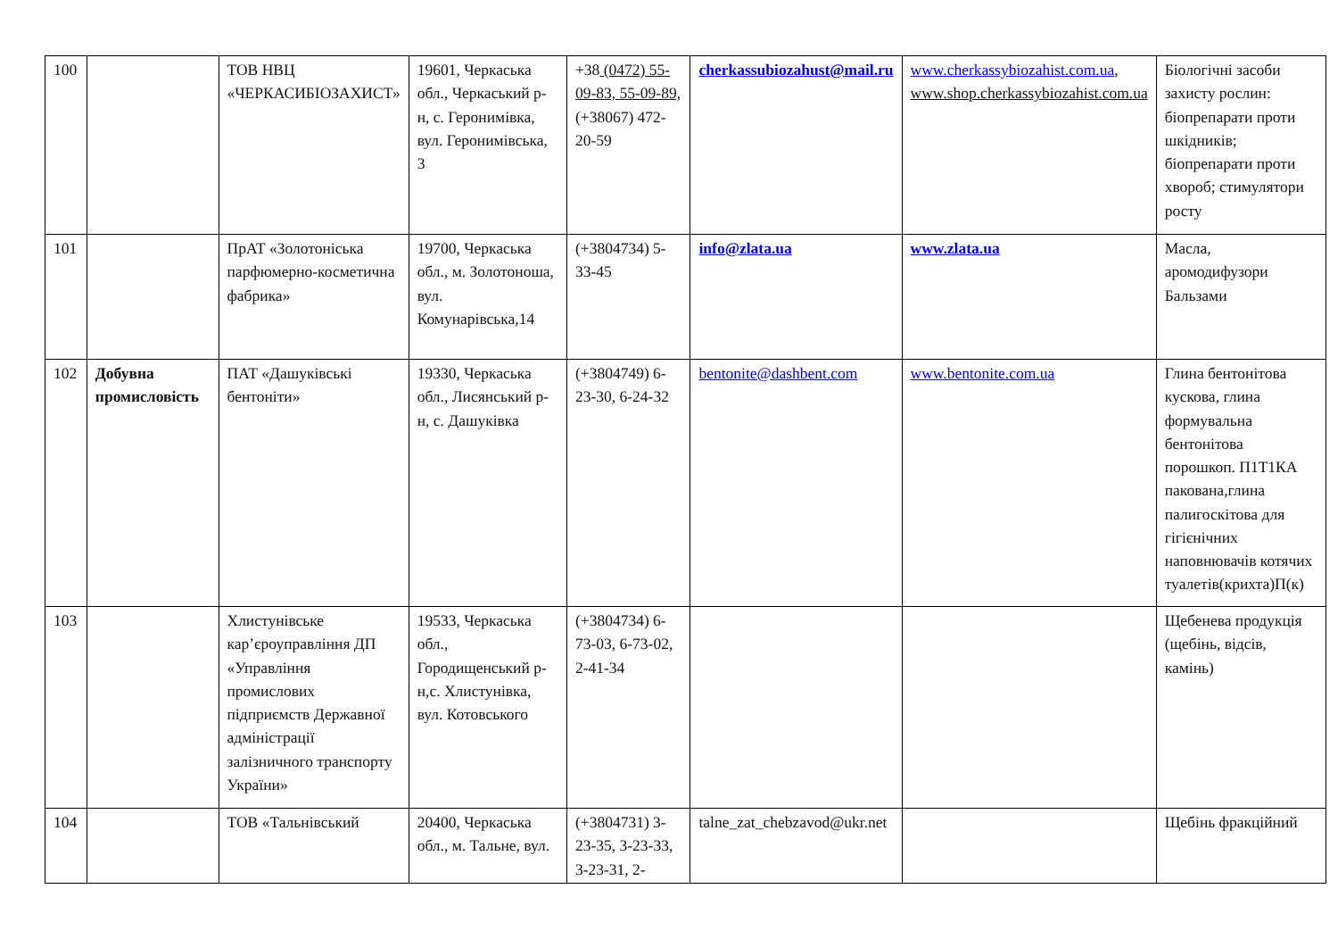| 100 | | ТОВ НВЦ «ЧЕРКАСИБІОЗАХИСТ» | 19601, Черкаська обл., Черкаський р-н, с. Геронимівка, вул. Геронимівська, 3 | +38 (0472) 55-09-83, 55-09-89, (+38067) 472-20-59 | cherkassubiozahust@mail.ru | www.cherkassybiozahist.com.ua , www.shop.cherkassybiozahist.com.ua | Біологічні засоби захисту рослин: біопрепарати проти шкідників; біопрепарати проти хвороб; стимулятори росту |
| 101 | | ПрАТ «Золотоніська парфюмерно-косметична фабрика» | 19700, Черкаська обл., м. Золотоноша, вул. Комунарівська,14 | (+3804734) 5-33-45 | info@zlata.ua | www.zlata.ua | Масла, аромодифузори Бальзами |
| 102 | Добувна промисловість | ПАТ «Дашуківські бентоніти» | 19330, Черкаська обл., Лисянський р-н, с. Дашуківка | (+3804749) 6-23-30, 6-24-32 | bentonite@dashbent.com | www.bentonite.com.ua | Глина бентонітова кускова, глина формувальна бентонітова порошкоп. П1Т1КА пакована,глина палигоскітова для гігієнічних наповнювачів котячих туалетів(крихта)П(к) |
| 103 | | Хлистунівське кар’єроуправління ДП «Управління промислових підприємств Державної адміністрації залізничного транспорту України» | 19533, Черкаська обл., Городищенський р-н,с. Хлистунівка, вул. Котовського | (+3804734) 6-73-03, 6-73-02, 2-41-34 | | | Щебенева продукція (щебінь, відсів, камінь) |
| 104 | | ТОВ «Тальнівський | 20400, Черкаська обл., м. Тальне, вул. | (+3804731) 3-23-35, 3-23-33, 3-23-31, 2- | talne_zat_chebzavod@ukr.net | | Щебінь фракційний |